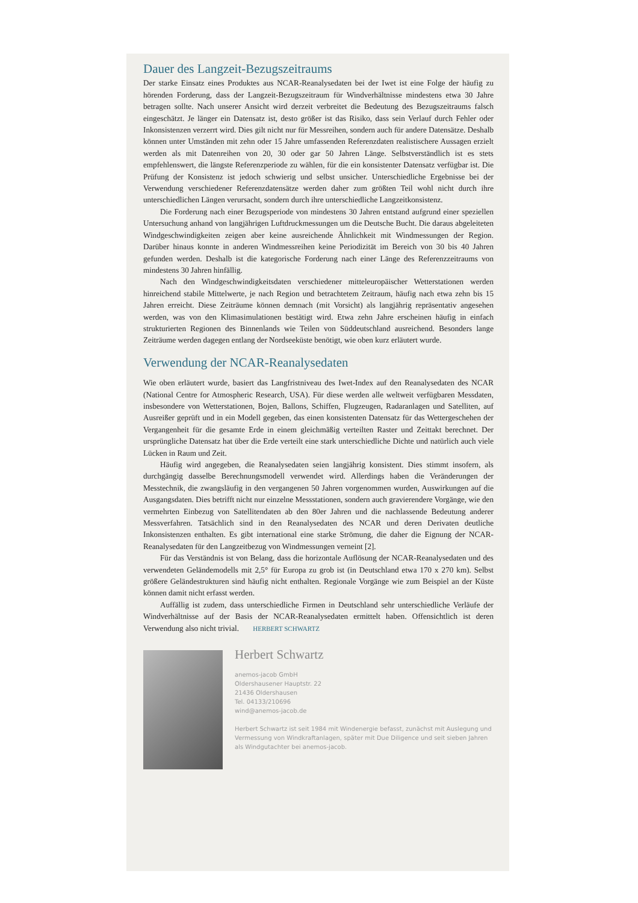Dauer des Langzeit-Bezugszeitraums
Der starke Einsatz eines Produktes aus NCAR-Reanalysedaten bei der Iwet ist eine Folge der häufig zu hörenden Forderung, dass der Langzeit-Bezugszeitraum für Windverhältnisse mindestens etwa 30 Jahre betragen sollte. Nach unserer Ansicht wird derzeit verbreitet die Bedeutung des Bezugszeitraums falsch eingeschätzt. Je länger ein Datensatz ist, desto größer ist das Risiko, dass sein Verlauf durch Fehler oder Inkonsistenzen verzerrt wird. Dies gilt nicht nur für Messreihen, sondern auch für andere Datensätze. Deshalb können unter Umständen mit zehn oder 15 Jahre umfassenden Referenzdaten realistischere Aussagen erzielt werden als mit Datenreihen von 20, 30 oder gar 50 Jahren Länge. Selbstverständlich ist es stets empfehlenswert, die längste Referenzperiode zu wählen, für die ein konsistenter Datensatz verfügbar ist. Die Prüfung der Konsistenz ist jedoch schwierig und selbst unsicher. Unterschiedliche Ergebnisse bei der Verwendung verschiedener Referenzdatensätze werden daher zum größten Teil wohl nicht durch ihre unterschiedlichen Längen verursacht, sondern durch ihre unterschiedliche Langzeitkonsistenz.
Die Forderung nach einer Bezugsperiode von mindestens 30 Jahren entstand aufgrund einer speziellen Untersuchung anhand von langjährigen Luftdruckmessungen um die Deutsche Bucht. Die daraus abgeleiteten Windgeschwindigkeiten zeigen aber keine ausreichende Ähnlichkeit mit Windmessungen der Region. Darüber hinaus konnte in anderen Windmessreihen keine Periodizität im Bereich von 30 bis 40 Jahren gefunden werden. Deshalb ist die kategorische Forderung nach einer Länge des Referenzzeitraums von mindestens 30 Jahren hinfällig.
Nach den Windgeschwindigkeitsdaten verschiedener mitteleuropäischer Wetterstationen werden hinreichend stabile Mittelwerte, je nach Region und betrachtetem Zeitraum, häufig nach etwa zehn bis 15 Jahren erreicht. Diese Zeiträume können demnach (mit Vorsicht) als langjährig repräsentativ angesehen werden, was von den Klimasimulationen bestätigt wird. Etwa zehn Jahre erscheinen häufig in einfach strukturierten Regionen des Binnenlands wie Teilen von Süddeutschland ausreichend. Besonders lange Zeiträume werden dagegen entlang der Nordseeküste benötigt, wie oben kurz erläutert wurde.
Verwendung der NCAR-Reanalysedaten
Wie oben erläutert wurde, basiert das Langfristniveau des Iwet-Index auf den Reanalysedaten des NCAR (National Centre for Atmospheric Research, USA). Für diese werden alle weltweit verfügbaren Messdaten, insbesondere von Wetterstationen, Bojen, Ballons, Schiffen, Flugzeugen, Radaranlagen und Satelliten, auf Ausreißer geprüft und in ein Modell gegeben, das einen konsistenten Datensatz für das Wettergeschehen der Vergangenheit für die gesamte Erde in einem gleichmäßig verteilten Raster und Zeittakt berechnet. Der ursprüngliche Datensatz hat über die Erde verteilt eine stark unterschiedliche Dichte und natürlich auch viele Lücken in Raum und Zeit.
Häufig wird angegeben, die Reanalysedaten seien langjährig konsistent. Dies stimmt insofern, als durchgängig dasselbe Berechnungsmodell verwendet wird. Allerdings haben die Veränderungen der Messtechnik, die zwangsläufig in den vergangenen 50 Jahren vorgenommen wurden, Auswirkungen auf die Ausgangsdaten. Dies betrifft nicht nur einzelne Messstationen, sondern auch gravierendere Vorgänge, wie den vermehrten Einbezug von Satellitendaten ab den 80er Jahren und die nachlassende Bedeutung anderer Messverfahren. Tatsächlich sind in den Reanalysedaten des NCAR und deren Derivaten deutliche Inkonsistenzen enthalten. Es gibt international eine starke Strömung, die daher die Eignung der NCAR-Reanalysedaten für den Langzeitbezug von Windmessungen verneint [2].
Für das Verständnis ist von Belang, dass die horizontale Auflösung der NCAR-Reanalysedaten und des verwendeten Geländemodells mit 2,5° für Europa zu grob ist (in Deutschland etwa 170 x 270 km). Selbst größere Geländestrukturen sind häufig nicht enthalten. Regionale Vorgänge wie zum Beispiel an der Küste können damit nicht erfasst werden.
Auffällig ist zudem, dass unterschiedliche Firmen in Deutschland sehr unterschiedliche Verläufe der Windverhältnisse auf der Basis der NCAR-Reanalysedaten ermittelt haben. Offensichtlich ist deren Verwendung also nicht trivial. HERBERT SCHWARTZ
Herbert Schwartz
anemos-jacob GmbH
Oldershausener Hauptstr. 22
21436 Oldershausen
Tel. 04133/210696
wind@anemos-jacob.de
Herbert Schwartz ist seit 1984 mit Windenergie befasst, zunächst mit Auslegung und Vermessung von Windkraftanlagen, später mit Due Diligence und seit sieben Jahren als Windgutachter bei anemos-jacob.